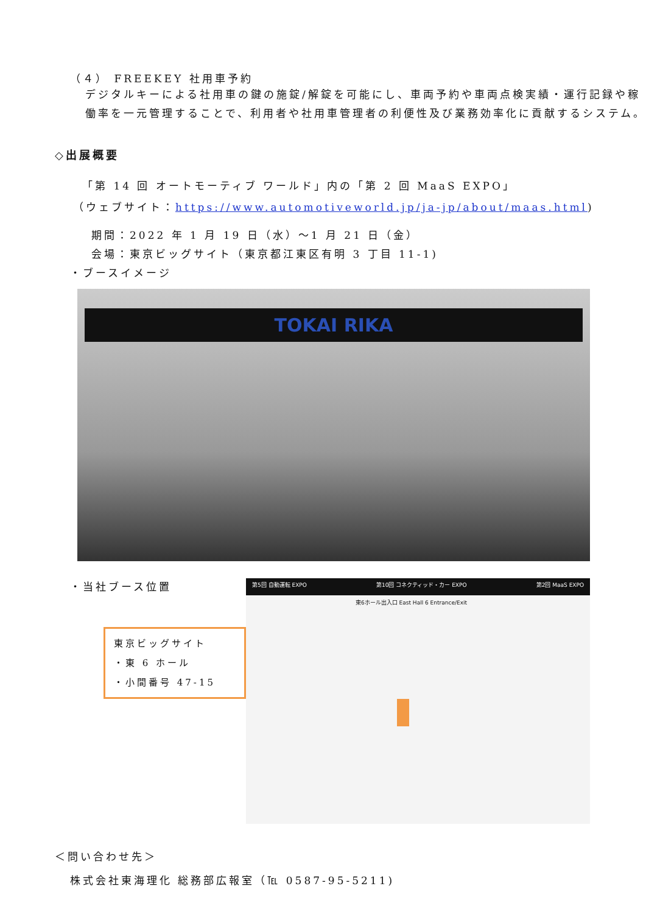（４） FREEKEY 社用車予約
デジタルキーによる社用車の鍵の施錠/解錠を可能にし、車両予約や車両点検実績・運行記録や稼働率を一元管理することで、利用者や社用車管理者の利便性及び業務効率化に貢献するシステム。
◇出展概要
「第 14 回 オートモーティブ ワールド」内の「第 2 回 MaaS EXPO」
（ウェブサイト：https://www.automotiveworld.jp/ja-jp/about/maas.html)
期間：2022 年 1 月 19 日（水）～1 月 21 日（金）
会場：東京ビッグサイト（東京都江東区有明 3 丁目 11-1)
・ブースイメージ
TOKAI RIKA
・当社ブース位置
東京ビッグサイト
・東 6 ホール
・小間番号 47-15
第5回 自動運転 EXPO 第10回 コネクティッド・カー EXPO 第2回 MaaS EXPO
東6ホール出入口 East Hall 6 Entrance/Exit
＜問い合わせ先＞
株式会社東海理化 総務部広報室（℡ 0587-95-5211)